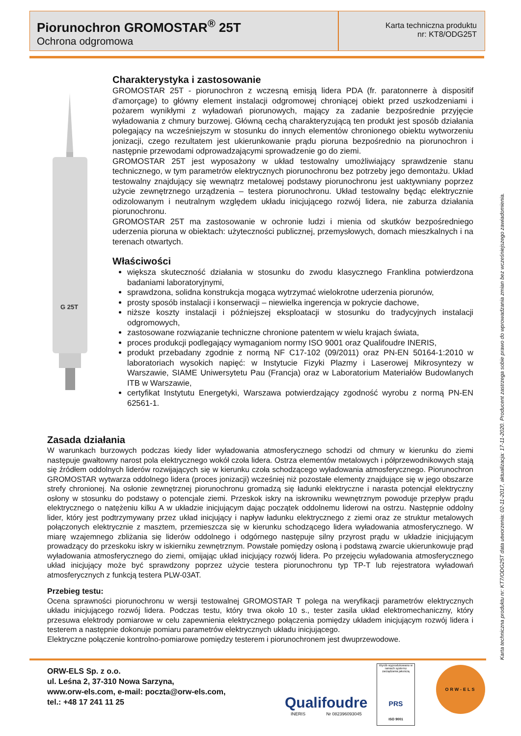Piorunochron GROMOSTAR<sup>®</sup> 25T
Ochrona odgromowa
Karta techniczna produktu
nr: KT8/ODG25T
G 25T
Charakterystyka i zastosowanie
GROMOSTAR 25T - piorunochron z wczesną emisją lidera PDA (fr. paratonnerre à dispositif d'amorçage) to główny element instalacji odgromowej chroniącej obiekt przed uszkodzeniami i pożarem wynikłymi z wyładowań piorunowych, mający za zadanie bezpośrednie przyjęcie wyładowania z chmury burzowej. Główną cechą charakteryzującą ten produkt jest sposób działania polegający na wcześniejszym w stosunku do innych elementów chronionego obiektu wytworzeniu jonizacji, czego rezultatem jest ukierunkowanie prądu pioruna bezpośrednio na piorunochron i następnie przewodami odprowadzającymi sprowadzenie go do ziemi.
GROMOSTAR 25T jest wyposażony w układ testowalny umożliwiający sprawdzenie stanu technicznego, w tym parametrów elektrycznych piorunochronu bez potrzeby jego demontażu. Układ testowalny znajdujący się wewnątrz metalowej podstawy piorunochronu jest uaktywniany poprzez użycie zewnętrznego urządzenia – testera piorunochronu. Układ testowalny będąc elektrycznie odizolowanym i neutralnym względem układu inicjującego rozwój lidera, nie zaburza działania piorunochronu.
GROMOSTAR 25T ma zastosowanie w ochronie ludzi i mienia od skutków bezpośredniego uderzenia pioruna w obiektach: użyteczności publicznej, przemysłowych, domach mieszkalnych i na terenach otwartych.
Właściwości
większa skuteczność działania w stosunku do zwodu klasycznego Franklina potwierdzona badaniami laboratoryjnymi,
sprawdzona, solidna konstrukcja mogąca wytrzymać wielokrotne uderzenia piorunów,
prosty sposób instalacji i konserwacji – niewielka ingerencja w pokrycie dachowe,
niższe koszty instalacji i późniejszej eksploatacji w stosunku do tradycyjnych instalacji odgromowych,
zastosowane rozwiązanie techniczne chronione patentem w wielu krajach świata,
proces produkcji podlegający wymaganiom normy ISO 9001 oraz Qualifoudre INERIS,
produkt przebadany zgodnie z normą NF C17-102 (09/2011) oraz PN-EN 50164-1:2010 w laboratoriach wysokich napięć: w Instytucie Fizyki Plazmy i Laserowej Mikrosyntezy w Warszawie, SIAME Uniwersytetu Pau (Francja) oraz w Laboratorium Materiałów Budowlanych ITB w Warszawie,
certyfikat Instytutu Energetyki, Warszawa potwierdzający zgodność wyrobu z normą PN-EN 62561-1.
Zasada działania
W warunkach burzowych podczas kiedy lider wyładowania atmosferycznego schodzi od chmury w kierunku do ziemi następuje gwałtowny narost pola elektrycznego wokół czoła lidera. Ostrza elementów metalowych i półprzewodnikowych stają się źródłem oddolnych liderów rozwijających się w kierunku czoła schodzącego wyładowania atmosferycznego. Piorunochron GROMOSTAR wytwarza oddolnego lidera (proces jonizacji) wcześniej niż pozostałe elementy znajdujące się w jego obszarze strefy chronionej. Na osłonie zewnętrznej piorunochronu gromadzą się ładunki elektryczne i narasta potencjał elektryczny osłony w stosunku do podstawy o potencjale ziemi. Przeskok iskry na iskrowniku wewnętrznym powoduje przepływ prądu elektrycznego o natężeniu kilku A w układzie inicjującym dając początek oddolnemu liderowi na ostrzu. Następnie oddolny lider, który jest podtrzymywany przez układ inicjujący i napływ ładunku elektrycznego z ziemi oraz ze struktur metalowych połączonych elektrycznie z masztem, przemieszcza się w kierunku schodzącego lidera wyładowania atmosferycznego. W miarę wzajemnego zbliżania się liderów oddolnego i odgórnego następuje silny przyrost prądu w układzie inicjującym prowadzący do przeskoku iskry w iskierniku zewnętrznym. Powstałe pomiędzy osłoną i podstawą zwarcie ukierunkowuje prąd wyładowania atmosferycznego do ziemi, omijając układ inicjujący rozwój lidera. Po przejęciu wyładowania atmosferycznego układ inicjujący może być sprawdzony poprzez użycie testera piorunochronu typ TP-T lub rejestratora wyładowań atmosferycznych z funkcją testera PLW-03AT.
Przebieg testu:
Ocena sprawności piorunochronu w wersji testowalnej GROMOSTAR T polega na weryfikacji parametrów elektrycznych układu inicjującego rozwój lidera. Podczas testu, który trwa około 10 s., tester zasila układ elektromechaniczny, który przesuwa elektrody pomiarowe w celu zapewnienia elektrycznego połączenia pomiędzy układem inicjującym rozwój lidera i testerem a następnie dokonuje pomiaru parametrów elektrycznych układu inicjującego.
Elektryczne połączenie kontrolno-pomiarowe pomiędzy testerem i piorunochronem jest dwuprzewodowe.
Karta techniczna produktu nr: KT7/ODG25T data utworzenia: 02-11-2017, aktualizacja: 17-11-2020. Producent zastrzega sobie prawo do wprowadzania zmian bez wcześniejszego zawiadomienia.
ORW-ELS Sp. z o.o.
ul. Leśna 2, 37-310 Nowa Sarzyna,
www.orw-els.com, e-mail: poczta@orw-els.com,
tel.: +48 17 241 11 25
Qualifoudre
INERIS Nr 082396093045
Wyrób wyprodukowano w ramach systemu zarządzania jakością
PRS
ISO 9001
ORW-ELS